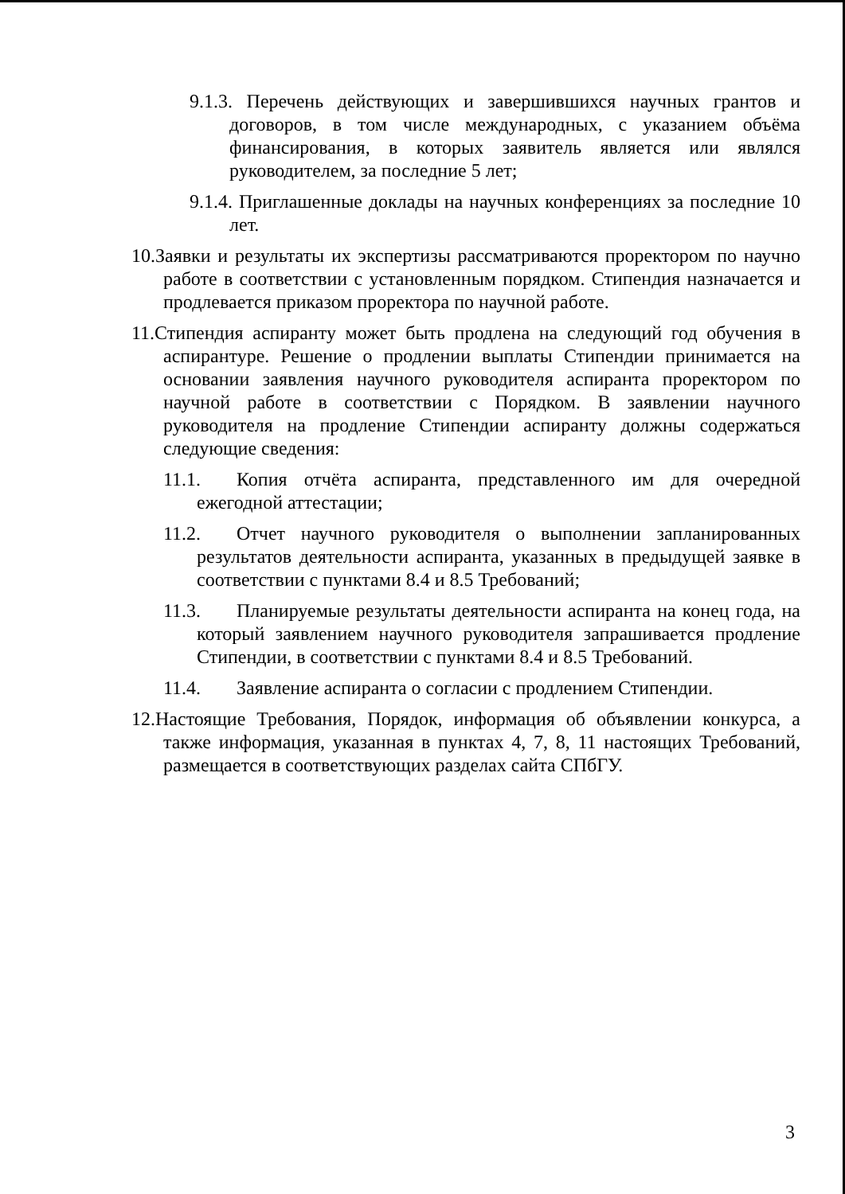9.1.3. Перечень действующих и завершившихся научных грантов и договоров, в том числе международных, с указанием объёма финансирования, в которых заявитель является или являлся руководителем, за последние 5 лет;
9.1.4. Приглашенные доклады на научных конференциях за последние 10 лет.
10.Заявки и результаты их экспертизы рассматриваются проректором по научно работе в соответствии с установленным порядком. Стипендия назначается и продлевается приказом проректора по научной работе.
11.Стипендия аспиранту может быть продлена на следующий год обучения в аспирантуре. Решение о продлении выплаты Стипендии принимается на основании заявления научного руководителя аспиранта проректором по научной работе в соответствии с Порядком. В заявлении научного руководителя на продление Стипендии аспиранту должны содержаться следующие сведения:
11.1. Копия отчёта аспиранта, представленного им для очередной ежегодной аттестации;
11.2. Отчет научного руководителя о выполнении запланированных результатов деятельности аспиранта, указанных в предыдущей заявке в соответствии с пунктами 8.4 и 8.5 Требований;
11.3. Планируемые результаты деятельности аспиранта на конец года, на который заявлением научного руководителя запрашивается продление Стипендии, в соответствии с пунктами 8.4 и 8.5 Требований.
11.4. Заявление аспиранта о согласии с продлением Стипендии.
12.Настоящие Требования, Порядок, информация об объявлении конкурса, а также информация, указанная в пунктах 4, 7, 8, 11 настоящих Требований, размещается в соответствующих разделах сайта СПбГУ.
3